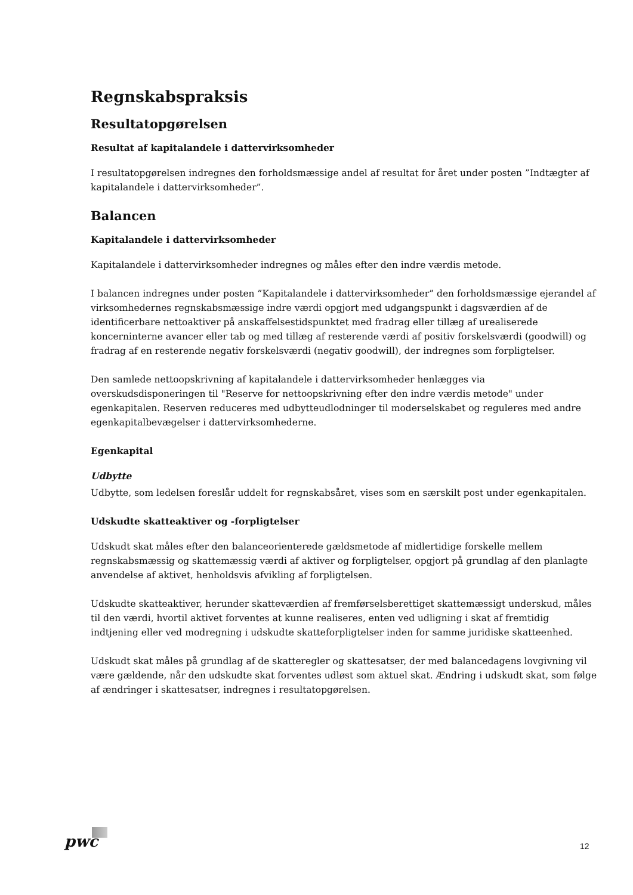Regnskabspraksis
Resultatopgørelsen
Resultat af kapitalandele i dattervirksomheder
I resultatopgørelsen indregnes den forholdsmæssige andel af resultat for året under posten ”Indtægter af kapitalandele i dattervirksomheder”.
Balancen
Kapitalandele i dattervirksomheder
Kapitalandele i dattervirksomheder indregnes og måles efter den indre værdis metode.
I balancen indregnes under posten ”Kapitalandele i dattervirksomheder” den forholdsmæssige ejerandel af virksomhedernes regnskabsmæssige indre værdi opgjort med udgangspunkt i dagsværdien af de identificerbare nettoaktiver på anskaffelsestidspunktet med fradrag eller tillæg af urealiserede koncerninterne avancer eller tab og med tillæg af resterende værdi af positiv forskelsværdi (goodwill) og fradrag af en resterende negativ forskelsværdi (negativ goodwill), der indregnes som forpligtelser.
Den samlede nettoopskrivning af kapitalandele i dattervirksomheder henlægges via overskudsdisponeringen til "Reserve for nettoopskrivning efter den indre værdis metode" under egenkapitalen. Reserven reduceres med udbytteudlodninger til moderselskabet og reguleres med andre egenkapitalbevægelser i dattervirksomhederne.
Egenkapital
Udbytte
Udbytte, som ledelsen foreslår uddelt for regnskabsåret, vises som en særskilt post under egenkapitalen.
Udskudte skatteaktiver og -forpligtelser
Udskudt skat måles efter den balanceorienterede gældsmetode af midlertidige forskelle mellem regnskabsmæssig og skattemæssig værdi af aktiver og forpligtelser, opgjort på grundlag af den planlagte anvendelse af aktivet, henholdsvis afvikling af forpligtelsen.
Udskudte skatteaktiver, herunder skatteværdien af fremførselsberettiget skattemæssigt underskud, måles til den værdi, hvortil aktivet forventes at kunne realiseres, enten ved udligning i skat af fremtidig indtjening eller ved modregning i udskudte skatteforpligtelser inden for samme juridiske skatteenhed.
Udskudt skat måles på grundlag af de skatteregler og skattesatser, der med balancedagens lovgivning vil være gældende, når den udskudte skat forventes udløst som aktuel skat. Ændring i udskudt skat, som følge af ændringer i skattesatser, indregnes i resultatopgørelsen.
pwc 12